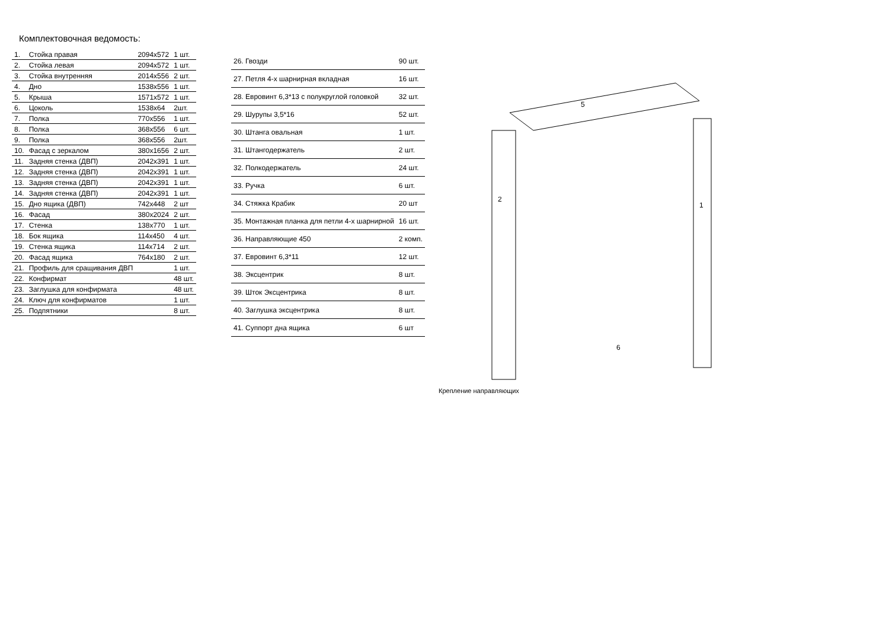Комплектовочная ведомость:
| 1. | Стойка правая | 2094x572 | 1 шт. |
| 2. | Стойка левая | 2094x572 | 1 шт. |
| 3. | Стойка внутренняя | 2014x556 | 2 шт. |
| 4. | Дно | 1538x556 | 1 шт. |
| 5. | Крыша | 1571x572 | 1 шт. |
| 6. | Цоколь | 1538x64 | 2шт. |
| 7. | Полка | 770x556 | 1 шт. |
| 8. | Полка | 368x556 | 6 шт. |
| 9. | Полка | 368x556 | 2шт. |
| 10. | Фасад с зеркалом | 380x1656 | 2 шт. |
| 11. | Задняя стенка (ДВП) | 2042x391 | 1 шт. |
| 12. | Задняя стенка (ДВП) | 2042x391 | 1 шт. |
| 13. | Задняя стенка (ДВП) | 2042x391 | 1 шт. |
| 14. | Задняя стенка (ДВП) | 2042x391 | 1 шт. |
| 15. | Дно ящика (ДВП) | 742x448 | 2 шт |
| 16. | Фасад | 380x2024 | 2 шт. |
| 17. | Стенка | 138x770 | 1 шт. |
| 18. | Бок ящика | 114x450 | 4 шт. |
| 19. | Стенка ящика | 114x714 | 2 шт. |
| 20. | Фасад ящика | 764x180 | 2 шт. |
| 21. | Профиль для сращивания ДВП | | 1 шт. |
| 22. | Конфирмат | | 48 шт. |
| 23. | Заглушка для конфирмата | | 48 шт. |
| 24. | Ключ для конфирматов | | 1 шт. |
| 25. | Подпятники | | 8 шт. |
| 26. Гвозди | 90 шт. |
| 27. Петля 4-х шарнирная вкладная | 16 шт. |
| 28. Евровинт 6,3*13 с полукруглой головкой | 32 шт. |
| 29. Шурупы 3,5*16 | 52 шт. |
| 30. Штанга овальная | 1 шт. |
| 31. Штангодержатель | 2 шт. |
| 32. Полкодержатель | 24 шт. |
| 33. Ручка | 6 шт. |
| 34. Стяжка Крабик | 20 шт |
| 35. Монтажная планка для петли 4-х шарнирной | 16 шт. |
| 36. Направляющие 450 | 2 комп. |
| 37. Евровинт 6,3*11 | 12 шт. |
| 38. Эксцентрик | 8 шт. |
| 39. Шток Эксцентрика | 8 шт. |
| 40. Заглушка эксцентрика | 8 шт. |
| 41. Суппорт дна ящика | 6 шт |
5
6
2
1
Крепление направляющих